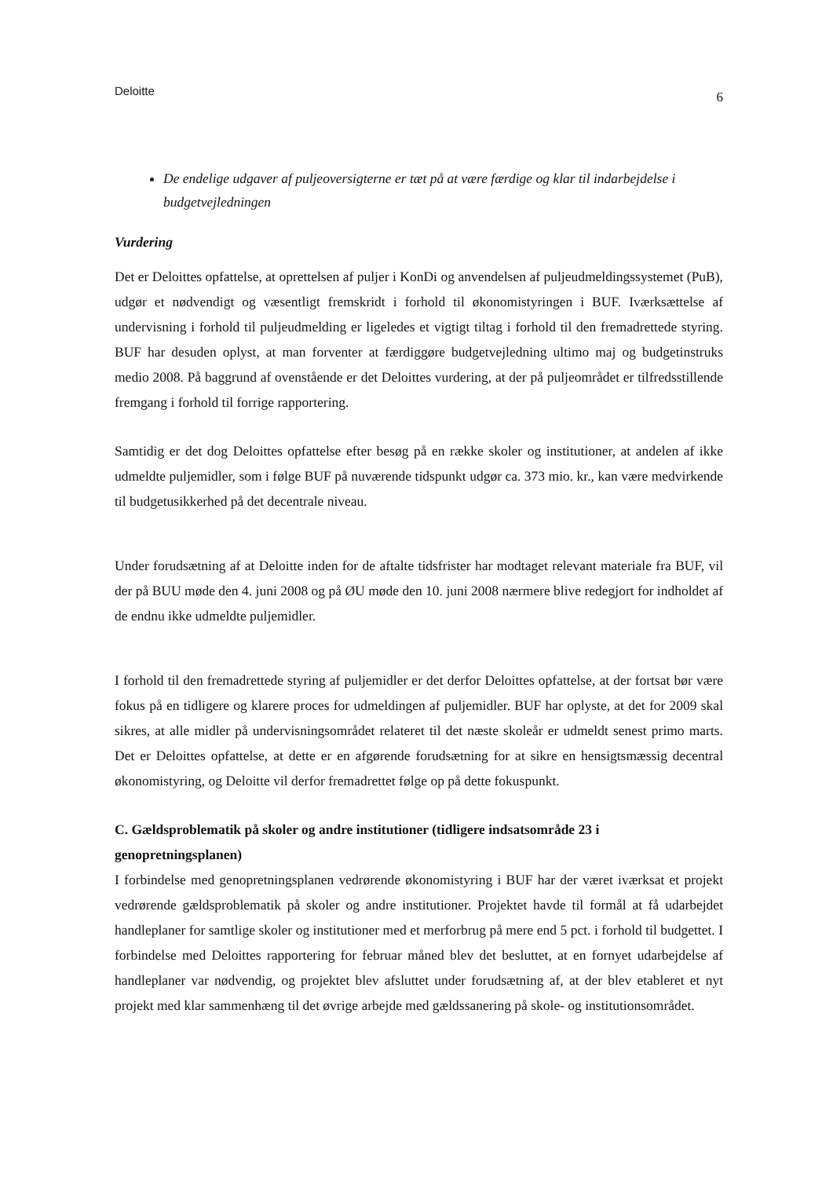Deloitte 6
De endelige udgaver af puljeoversigterne er tæt på at være færdige og klar til indarbejdelse i budgetvejledningen
Vurdering
Det er Deloittes opfattelse, at oprettelsen af puljer i KonDi og anvendelsen af puljeudmeldingssystemet (PuB), udgør et nødvendigt og væsentligt fremskridt i forhold til økonomistyringen i BUF. Iværksættelse af undervisning i forhold til puljeudmelding er ligeledes et vigtigt tiltag i forhold til den fremadrettede styring. BUF har desuden oplyst, at man forventer at færdiggøre budgetvejledning ultimo maj og budgetinstruks medio 2008. På baggrund af ovenstående er det Deloittes vurdering, at der på puljeområdet er tilfredsstillende fremgang i forhold til forrige rapportering.
Samtidig er det dog Deloittes opfattelse efter besøg på en række skoler og institutioner, at andelen af ikke udmeldte puljemidler, som i følge BUF på nuværende tidspunkt udgør ca. 373 mio. kr., kan være medvirkende til budgetusikkerhed på det decentrale niveau.
Under forudsætning af at Deloitte inden for de aftalte tidsfrister har modtaget relevant materiale fra BUF, vil der på BUU møde den 4. juni 2008 og på ØU møde den 10. juni 2008 nærmere blive redegjort for indholdet af de endnu ikke udmeldte puljemidler.
I forhold til den fremadrettede styring af puljemidler er det derfor Deloittes opfattelse, at der fortsat bør være fokus på en tidligere og klarere proces for udmeldingen af puljemidler. BUF har oplyste, at det for 2009 skal sikres, at alle midler på undervisningsområdet relateret til det næste skoleår er udmeldt senest primo marts. Det er Deloittes opfattelse, at dette er en afgørende forudsætning for at sikre en hensigtsmæssig decentral økonomistyring, og Deloitte vil derfor fremadrettet følge op på dette fokuspunkt.
C. Gældsproblematik på skoler og andre institutioner (tidligere indsatsområde 23 i genopretningsplanen)
I forbindelse med genopretningsplanen vedrørende økonomistyring i BUF har der været iværksat et projekt vedrørende gældsproblematik på skoler og andre institutioner. Projektet havde til formål at få udarbejdet handleplaner for samtlige skoler og institutioner med et merforbrug på mere end 5 pct. i forhold til budgettet. I forbindelse med Deloittes rapportering for februar måned blev det besluttet, at en fornyet udarbejdelse af handleplaner var nødvendig, og projektet blev afsluttet under forudsætning af, at der blev etableret et nyt projekt med klar sammenhæng til det øvrige arbejde med gældssanering på skole- og institutionsområdet.